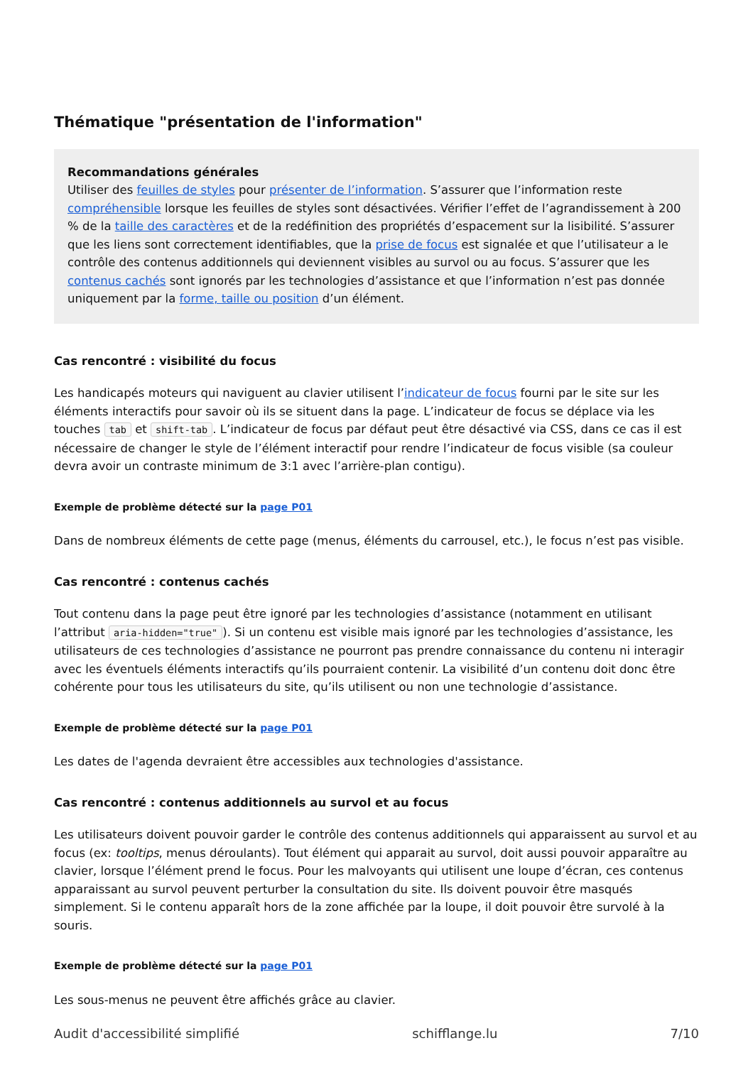Thématique "présentation de l'information"
Recommandations générales
Utiliser des feuilles de styles pour présenter de l’information. S’assurer que l’information reste compréhensible lorsque les feuilles de styles sont désactivées. Vérifier l’effet de l’agrandissement à 200 % de la taille des caractères et de la redéfinition des propriétés d’espacement sur la lisibilité. S’assurer que les liens sont correctement identifiables, que la prise de focus est signalée et que l’utilisateur a le contrôle des contenus additionnels qui deviennent visibles au survol ou au focus. S’assurer que les contenus cachés sont ignorés par les technologies d’assistance et que l’information n’est pas donnée uniquement par la forme, taille ou position d’un élément.
Cas rencontré : visibilité du focus
Les handicapés moteurs qui naviguent au clavier utilisent l’indicateur de focus fourni par le site sur les éléments interactifs pour savoir où ils se situent dans la page. L’indicateur de focus se déplace via les touches tab et shift-tab. L’indicateur de focus par défaut peut être désactivé via CSS, dans ce cas il est nécessaire de changer le style de l’élément interactif pour rendre l’indicateur de focus visible (sa couleur devra avoir un contraste minimum de 3:1 avec l’arrière-plan contigu).
Exemple de problème détecté sur la page P01
Dans de nombreux éléments de cette page (menus, éléments du carrousel, etc.), le focus n’est pas visible.
Cas rencontré : contenus cachés
Tout contenu dans la page peut être ignoré par les technologies d’assistance (notamment en utilisant l’attribut aria-hidden="true"). Si un contenu est visible mais ignoré par les technologies d’assistance, les utilisateurs de ces technologies d’assistance ne pourront pas prendre connaissance du contenu ni interagir avec les éventuels éléments interactifs qu’ils pourraient contenir. La visibilité d’un contenu doit donc être cohérente pour tous les utilisateurs du site, qu’ils utilisent ou non une technologie d’assistance.
Exemple de problème détecté sur la page P01
Les dates de l'agenda devraient être accessibles aux technologies d'assistance.
Cas rencontré : contenus additionnels au survol et au focus
Les utilisateurs doivent pouvoir garder le contrôle des contenus additionnels qui apparaissent au survol et au focus (ex: tooltips, menus déroulants). Tout élément qui apparait au survol, doit aussi pouvoir apparaître au clavier, lorsque l’élément prend le focus. Pour les malvoyants qui utilisent une loupe d’écran, ces contenus apparaissant au survol peuvent perturber la consultation du site. Ils doivent pouvoir être masqués simplement. Si le contenu apparaît hors de la zone affichée par la loupe, il doit pouvoir être survolé à la souris.
Exemple de problème détecté sur la page P01
Les sous-menus ne peuvent être affichés grâce au clavier.
Audit d'accessibilité simplifié schifflange.lu 7/10